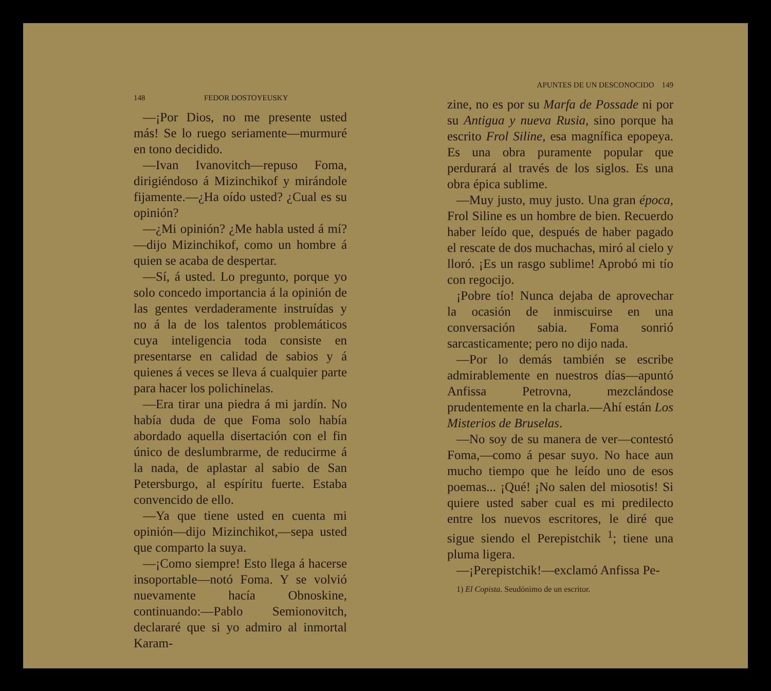148 FEDOR DOSTOYEUSKY
—¡Por Dios, no me presente usted más! Se lo ruego seriamente—murmuré en tono decidido.
—Ivan Ivanovitch—repuso Foma, dirigiéndoso á Mizinchikof y mirándole fijamente.—¿Ha oído usted? ¿Cual es su opinión?
—¿Mi opinión? ¿Me habla usted á mí? —dijo Mizinchikof, como un hombre á quien se acaba de despertar.
—Sí, á usted. Lo pregunto, porque yo solo concedo importancia á la opinión de las gentes verdaderamente instruídas y no á la de los talentos problemáticos cuya inteligencia toda consiste en presentarse en calidad de sabios y á quienes á veces se lleva á cualquier parte para hacer los polichinelas.
—Era tirar una piedra á mi jardín. No había duda de que Foma solo había abordado aquella disertación con el fin único de deslumbrarme, de reducirme á la nada, de aplastar al sabio de San Petersburgo, al espíritu fuerte. Estaba convencido de ello.
—Ya que tiene usted en cuenta mi opinión—dijo Mizinchikot,—sepa usted que comparto la suya.
—¡Como siempre! Esto llega á hacerse insoportable—notó Foma. Y se volvió nuevamente hacía Obnoskine, continuando:—Pablo Semionovitch, declararé que si yo admiro al inmortal Karam-
APUNTES DE UN DESCONOCIDO 149
zine, no es por su Marfa de Possade ni por su Antigua y nueva Rusia, sino porque ha escrito Frol Siline, esa magnífica epopeya. Es una obra puramente popular que perdurará al través de los siglos. Es una obra épica sublime.
—Muy justo, muy justo. Una gran época, Frol Siline es un hombre de bien. Recuerdo haber leído que, después de haber pagado el rescate de dos muchachas, miró al cielo y lloró. ¡Es un rasgo sublime! Aprobó mi tío con regocijo.
¡Pobre tío! Nunca dejaba de aprovechar la ocasión de inmiscuirse en una conversación sabia. Foma sonrió sarcasticamente; pero no dijo nada.
—Por lo demás también se escribe admirablemente en nuestros días—apuntó Anfissa Petrovna, mezclándose prudentemente en la charla.—Ahí están Los Misterios de Bruselas.
—No soy de su manera de ver—contestó Foma,—como á pesar suyo. No hace aun mucho tiempo que he leído uno de esos poemas... ¡Qué! ¡No salen del miosotis! Si quiere usted saber cual es mi predilecto entre los nuevos escritores, le diré que sigue siendo el Perepistchik <sup>1</sup>; tiene una pluma ligera.
—¡Perepistchik!—exclamó Anfissa Pe-
1) El Copista. Seudónimo de un escritor.